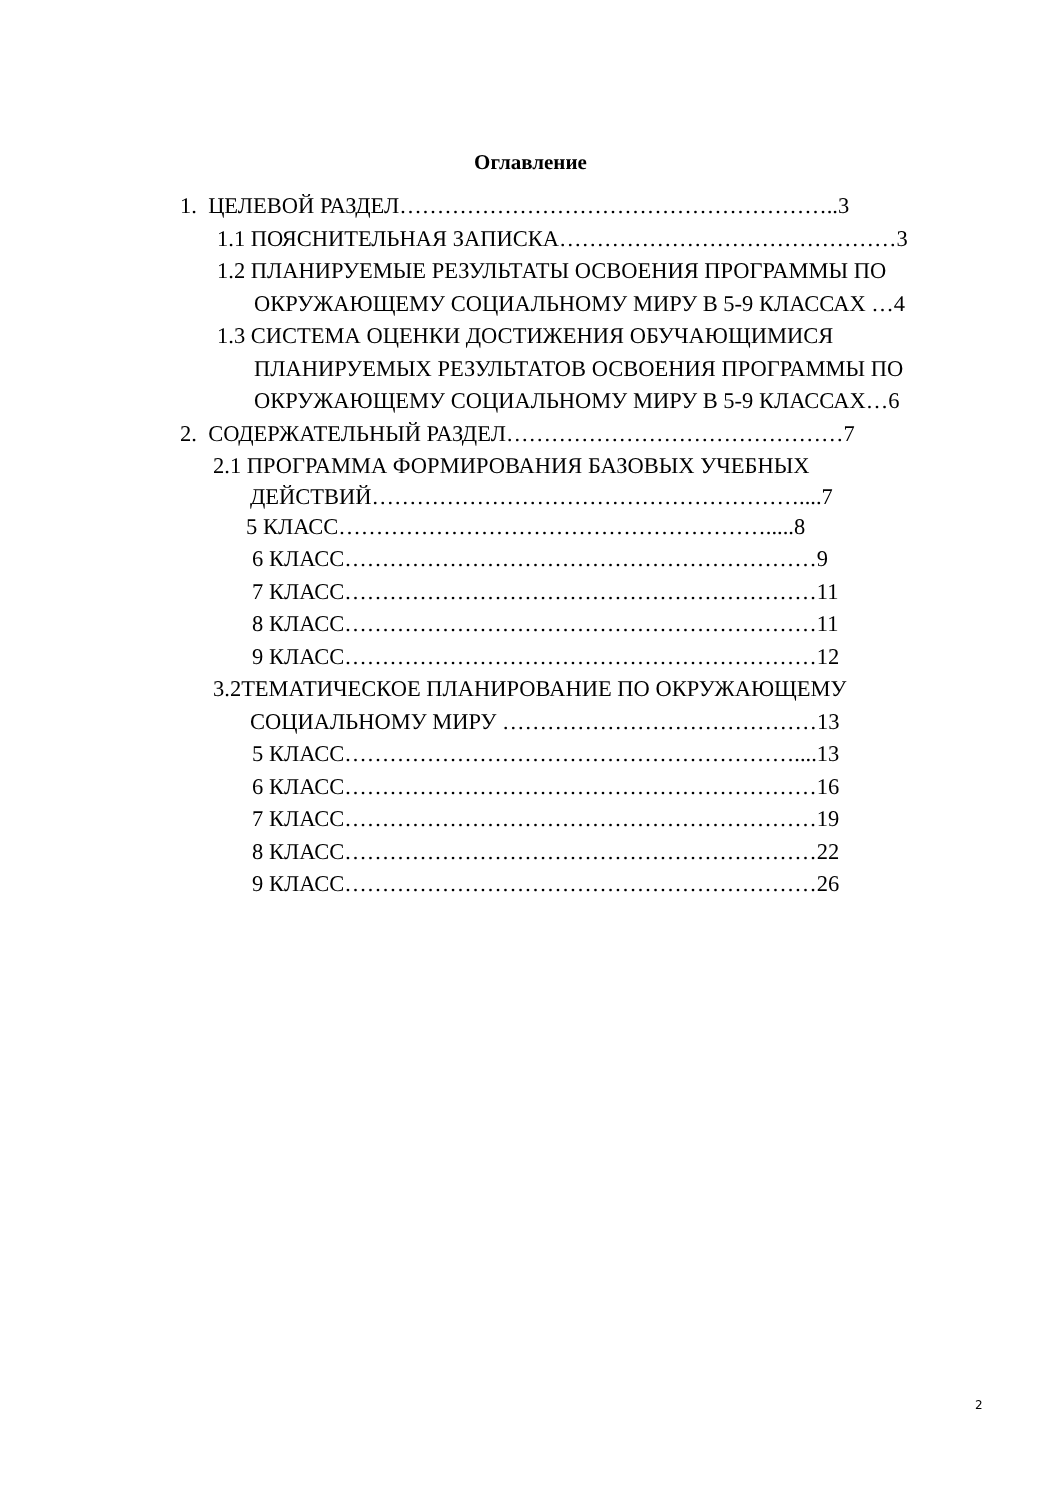Оглавление
1. ЦЕЛЕВОЙ РАЗДЕЛ…………………………………………………..3
1.1 ПОЯСНИТЕЛЬНАЯ ЗАПИСКА………………………………………3
1.2 ПЛАНИРУЕМЫЕ РЕЗУЛЬТАТЫ ОСВОЕНИЯ ПРОГРАММЫ ПО
ОКРУЖАЮЩЕМУ СОЦИАЛЬНОМУ МИРУ В 5-9 КЛАССАХ …4
1.3 СИСТЕМА ОЦЕНКИ ДОСТИЖЕНИЯ ОБУЧАЮЩИМИСЯ
ПЛАНИРУЕМЫХ РЕЗУЛЬТАТОВ ОСВОЕНИЯ ПРОГРАММЫ ПО
ОКРУЖАЮЩЕМУ СОЦИАЛЬНОМУ МИРУ В 5-9 КЛАССАХ…6
2. СОДЕРЖАТЕЛЬНЫЙ РАЗДЕЛ………………………………………7
2.1 ПРОГРАММА ФОРМИРОВАНИЯ БАЗОВЫХ УЧЕБНЫХ
ДЕЙСТВИЙ…………………………………………………....7
5 КЛАСС………………………………………………….....8
6 КЛАСС………………………………………………………9
7 КЛАСС………………………………………………………11
8 КЛАСС………………………………………………………11
9 КЛАСС………………………………………………………12
3.2ТЕМАТИЧЕСКОЕ ПЛАНИРОВАНИЕ ПО ОКРУЖАЮЩЕМУ
СОЦИАЛЬНОМУ МИРУ ……………………………………13
5 КЛАСС……………………………………………………....13
6 КЛАСС………………………………………………………16
7 КЛАСС………………………………………………………19
8 КЛАСС………………………………………………………22
9 КЛАСС………………………………………………………26
2